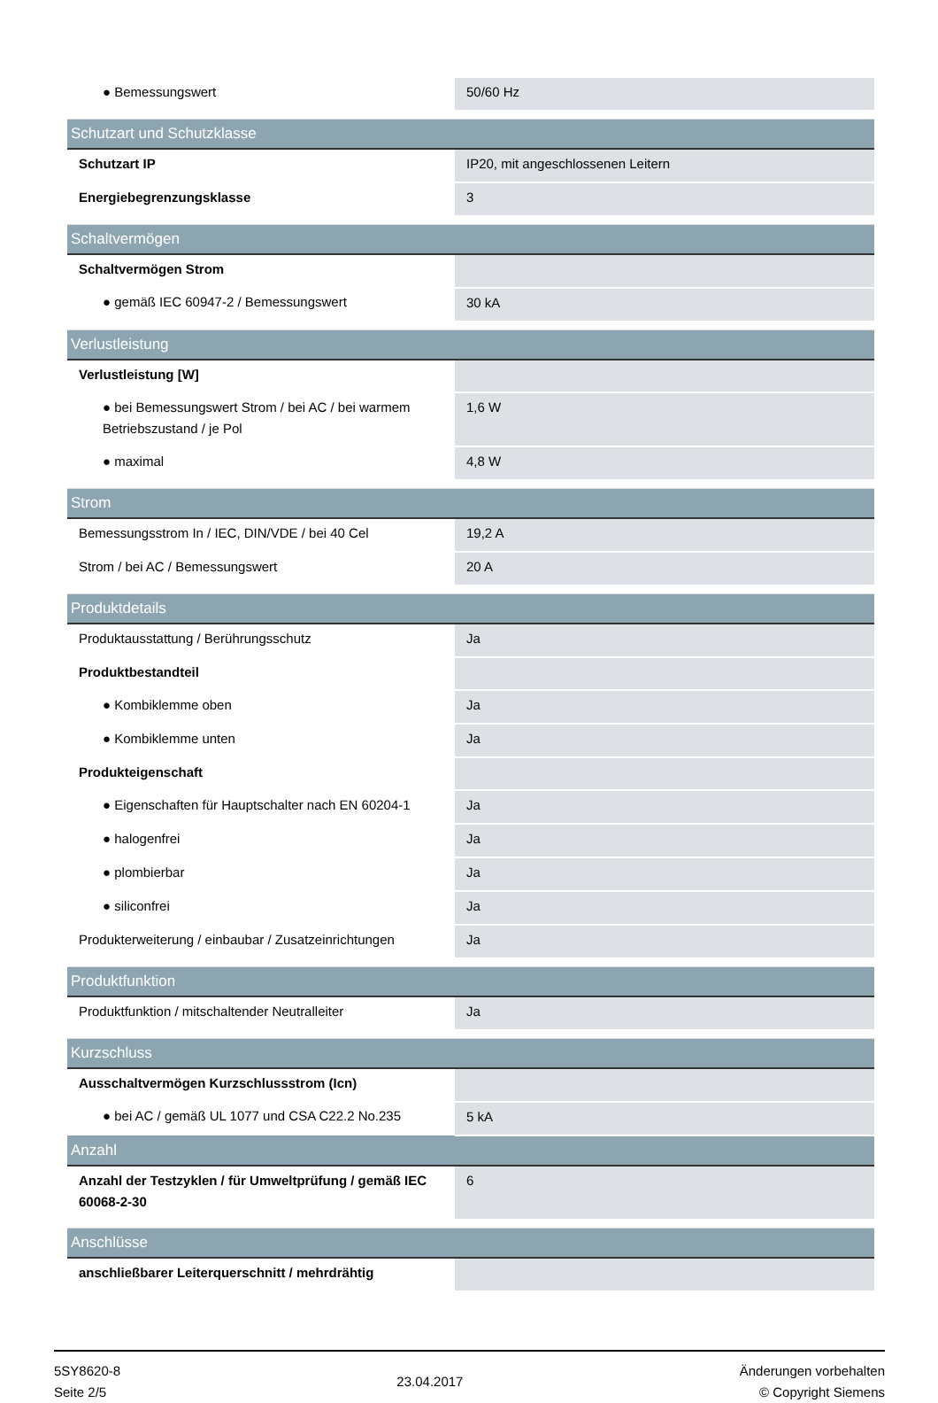| ● Bemessungswert | 50/60 Hz |
| Schutzart und Schutzklasse | |
| Schutzart IP | IP20, mit angeschlossenen Leitern |
| Energiebegrenzungsklasse | 3 |
| Schaltvermögen | |
| Schaltvermögen Strom | |
| ● gemäß IEC 60947-2 / Bemessungswert | 30 kA |
| Verlustleistung | |
| Verlustleistung [W] | |
| ● bei Bemessungswert Strom / bei AC / bei warmem Betriebszustand / je Pol | 1,6 W |
| ● maximal | 4,8 W |
| Strom | |
| Bemessungsstrom In / IEC, DIN/VDE / bei 40 Cel | 19,2 A |
| Strom / bei AC / Bemessungswert | 20 A |
| Produktdetails | |
| Produktausstattung / Berührungsschutz | Ja |
| Produktbestandteil | |
| ● Kombiklemme oben | Ja |
| ● Kombiklemme unten | Ja |
| Produkteigenschaft | |
| ● Eigenschaften für Hauptschalter nach EN 60204-1 | Ja |
| ● halogenfrei | Ja |
| ● plombierbar | Ja |
| ● siliconfrei | Ja |
| Produkterweiterung / einbaubar / Zusatzeinrichtungen | Ja |
| Produktfunktion | |
| Produktfunktion / mitschaltender Neutralleiter | Ja |
| Kurzschluss | |
| Ausschaltvermögen Kurzschlussstrom (Icn) | |
| ● bei AC / gemäß UL 1077 und CSA C22.2 No.235 | 5 kA |
| Anzahl | |
| Anzahl der Testzyklen / für Umweltprüfung / gemäß IEC 60068-2-30 | 6 |
| Anschlüsse | |
| anschließbarer Leiterquerschnitt / mehrdrähtig | |
5SY8620-8
Seite 2/5
23.04.2017
Änderungen vorbehalten
© Copyright Siemens